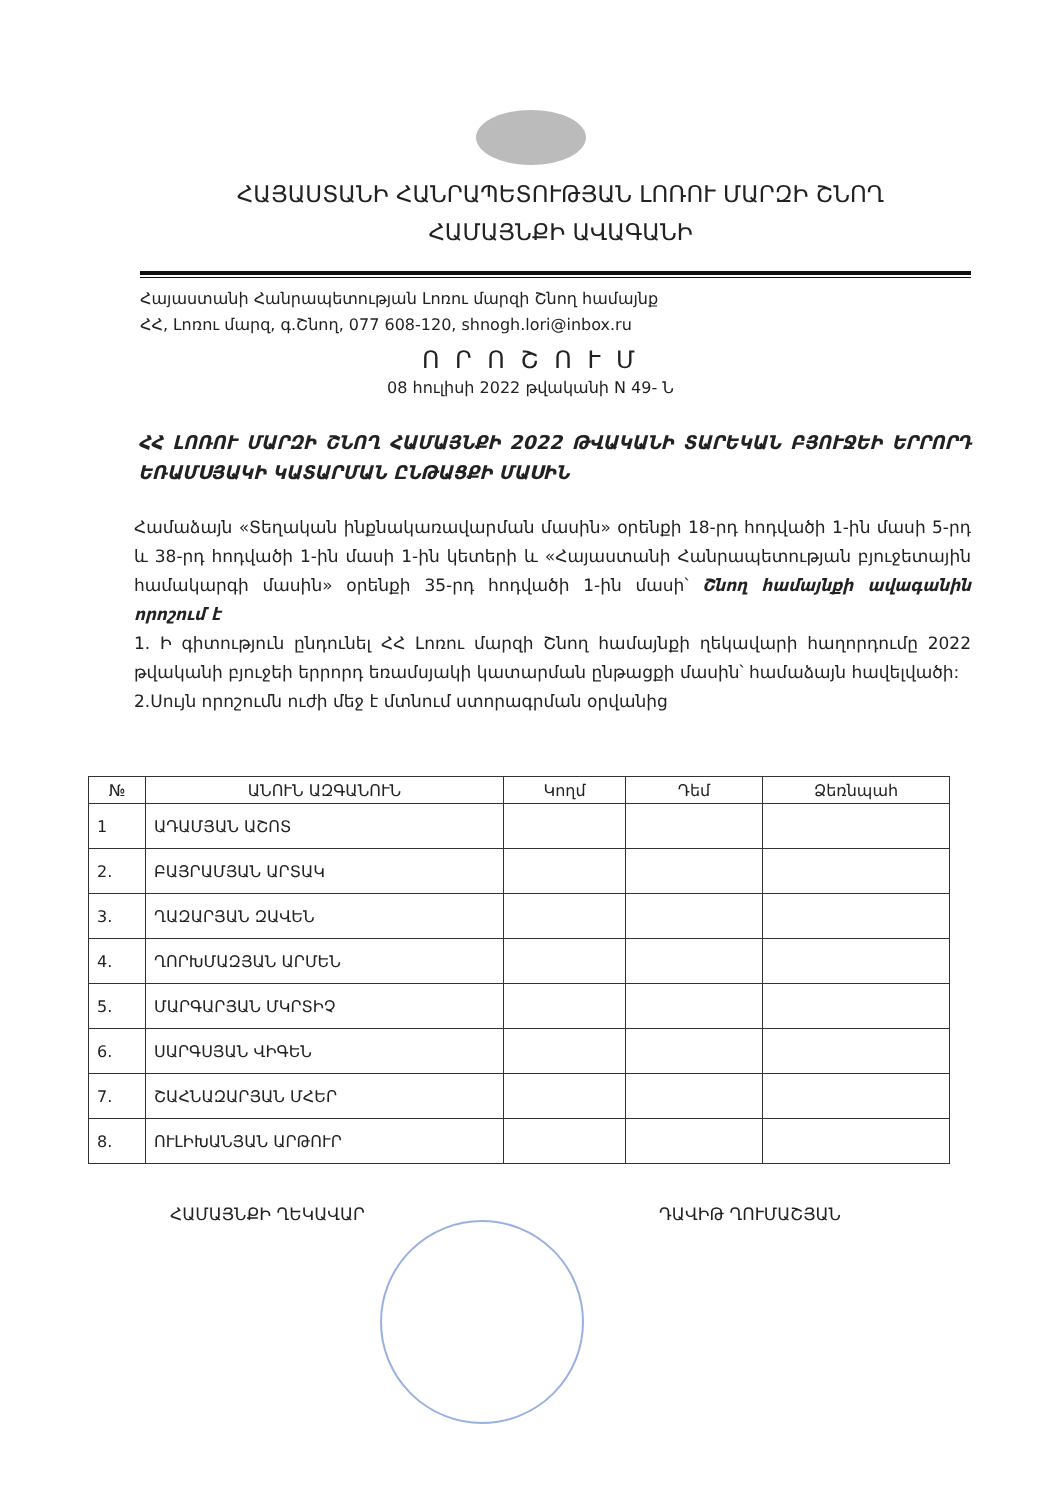ՀԱՅԱՍՏԱՆԻ ՀԱՆՐԱՊԵՏՈՒԹՅԱՆ ԼՈՌՈՒ ՄԱՐԶԻ ՇՆՈՂ
ՀԱՄԱՅՆՔԻ ԱՎԱԳԱՆԻ
Հայաստանի Հանրապետության Լոռու մարզի Շնող համայնք
ՀՀ, Լոռու մարզ, գ.Շնող, 077 608-120, shnogh.lori@inbox.ru
Ո Ր Ո Շ Ո Ւ Մ
08 հուլիսի 2022 թվականի N 49- Ն
ՀՀ ԼՈՌՈՒ ՄԱՐԶԻ ՇՆՈՂ ՀԱՄԱՅՆՔԻ 2022 ԹՎԱԿԱՆԻ ՏԱՐԵԿԱՆ ԲՅՈՒՋԵԻ ԵՐՐՈՐԴ ԵՌԱՄՍՅԱԿԻ ԿԱՏԱՐՄԱՆ ԸՆԹԱՑՔԻ ՄԱՍԻՆ
Համաձայն «Տեղական ինքնակառավարման մասին» օրենքի 18-րդ հոդվածի 1-ին մասի 5-րդ և 38-րդ հոդվածի 1-ին մասի 1-ին կետերի և «Հայաստանի Հանրապետության բյուջետային համակարգի մասին» օրենքի 35-րդ հոդվածի 1-ին մասի՝ Շնող համայնքի ավագանին որոշում է
1. Ի գիտություն ընդունել ՀՀ Լոռու մարզի Շնող համայնքի ղեկավարի հաղորդումը 2022 թվականի բյուջեի երրորդ եռամսյակի կատարման ընթացքի մասին՝ համաձայն հավելվածի:
2.Սույն որոշումն ուժի մեջ է մտնում ստորագրման օրվանից
| № | ԱՆՈՒՆ ԱԶԳԱՆՈՒՆ | Կողմ | Դեմ | Ձեռնպահ |
| --- | --- | --- | --- | --- |
| 1 | ԱԴԱՄՅԱՆ ԱՇՈՏ | | | |
| 2. | ԲԱՅՐԱՄՅԱՆ ԱՐՏԱԿ | | | |
| 3. | ՂԱԶԱՐՅԱՆ ԶԱՎԵՆ | | | |
| 4. | ՂՈՐԽՄԱԶՅԱՆ ԱՐՄԵՆ | | | |
| 5. | ՄԱՐԳԱՐՅԱՆ ՄԿՐՏԻՉ | | | |
| 6. | ՍԱՐԳՍՅԱՆ ՎԻԳԵՆ | | | |
| 7. | ՇԱՀՆԱԶԱՐՅԱՆ ՄՀԵՐ | | | |
| 8. | ՈՒԼԻԽԱՆՅԱՆ ԱՐԹՈՒՐ | | | |
ՀԱՄԱՅՆՔԻ ՂԵԿԱՎԱՐ ԴԱՎԻԹ ՂՈՒՄԱՇՅԱՆ